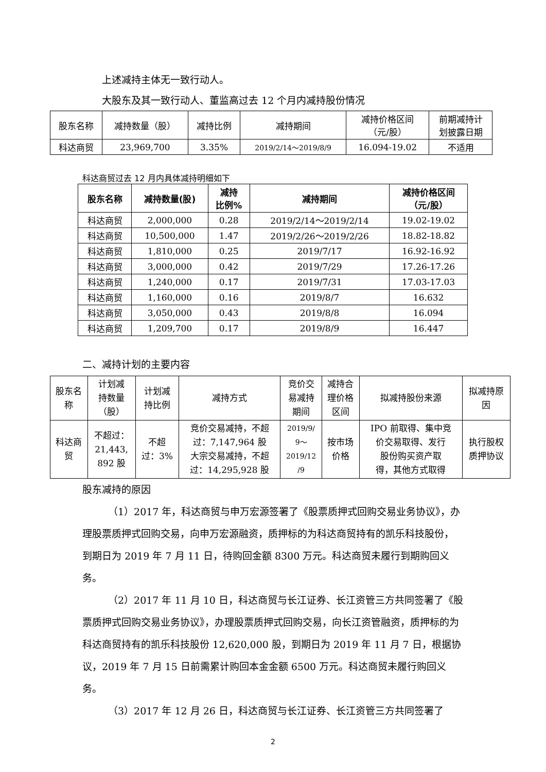上述减持主体无一致行动人。
大股东及其一致行动人、董监高过去 12 个月内减持股份情况
| 股东名称 | 减持数量（股） | 减持比例 | 减持期间 | 减持价格区间 （元/股） | 前期减持计 划披露日期 |
| --- | --- | --- | --- | --- | --- |
| 科达商贸 | 23,969,700 | 3.35% | 2019/2/14～2019/8/9 | 16.094-19.02 | 不适用 |
科达商贸过去 12 月内具体减持明细如下
| 股东名称 | 减持数量(股) | 减持 比例% | 减持期间 | 减持价格区间 （元/股） |
| --- | --- | --- | --- | --- |
| 科达商贸 | 2,000,000 | 0.28 | 2019/2/14～2019/2/14 | 19.02-19.02 |
| 科达商贸 | 10,500,000 | 1.47 | 2019/2/26～2019/2/26 | 18.82-18.82 |
| 科达商贸 | 1,810,000 | 0.25 | 2019/7/17 | 16.92-16.92 |
| 科达商贸 | 3,000,000 | 0.42 | 2019/7/29 | 17.26-17.26 |
| 科达商贸 | 1,240,000 | 0.17 | 2019/7/31 | 17.03-17.03 |
| 科达商贸 | 1,160,000 | 0.16 | 2019/8/7 | 16.632 |
| 科达商贸 | 3,050,000 | 0.43 | 2019/8/8 | 16.094 |
| 科达商贸 | 1,209,700 | 0.17 | 2019/8/9 | 16.447 |
二、减持计划的主要内容
| 股东名 称 | 计划减 持数量 （股） | 计划减 持比例 | 减持方式 | 竞价交 易减持 期间 | 减持合 理价格 区间 | 拟减持股份来源 | 拟减持原 因 |
| --- | --- | --- | --- | --- | --- | --- | --- |
| 科达商 贸 | 不超过： 21,443, 892 股 | 不超 过：3% | 竞价交易减持，不超 过：7,147,964 股 大宗交易减持，不超 过：14,295,928 股 | 2019/9/ 9～ 2019/12 /9 | 按市场 价格 | IPO 前取得、集中竞 价交易取得、发行 股份购买资产取 得，其他方式取得 | 执行股权 质押协议 |
股东减持的原因
（1）2017 年，科达商贸与申万宏源签署了《股票质押式回购交易业务协议》，办理股票质押式回购交易，向申万宏源融资，质押标的为科达商贸持有的凯乐科技股份，到期日为 2019 年 7 月 11 日，待购回金额 8300 万元。科达商贸未履行到期购回义务。
（2）2017 年 11 月 10 日，科达商贸与长江证券、长江资管三方共同签署了《股票质押式回购交易业务协议》，办理股票质押式回购交易，向长江资管融资，质押标的为科达商贸持有的凯乐科技股份 12,620,000 股，到期日为 2019 年 11 月 7 日，根据协议，2019 年 7 月 15 日前需累计购回本金金额 6500 万元。科达商贸未履行购回义务。
（3）2017 年 12 月 26 日，科达商贸与长江证券、长江资管三方共同签署了
2